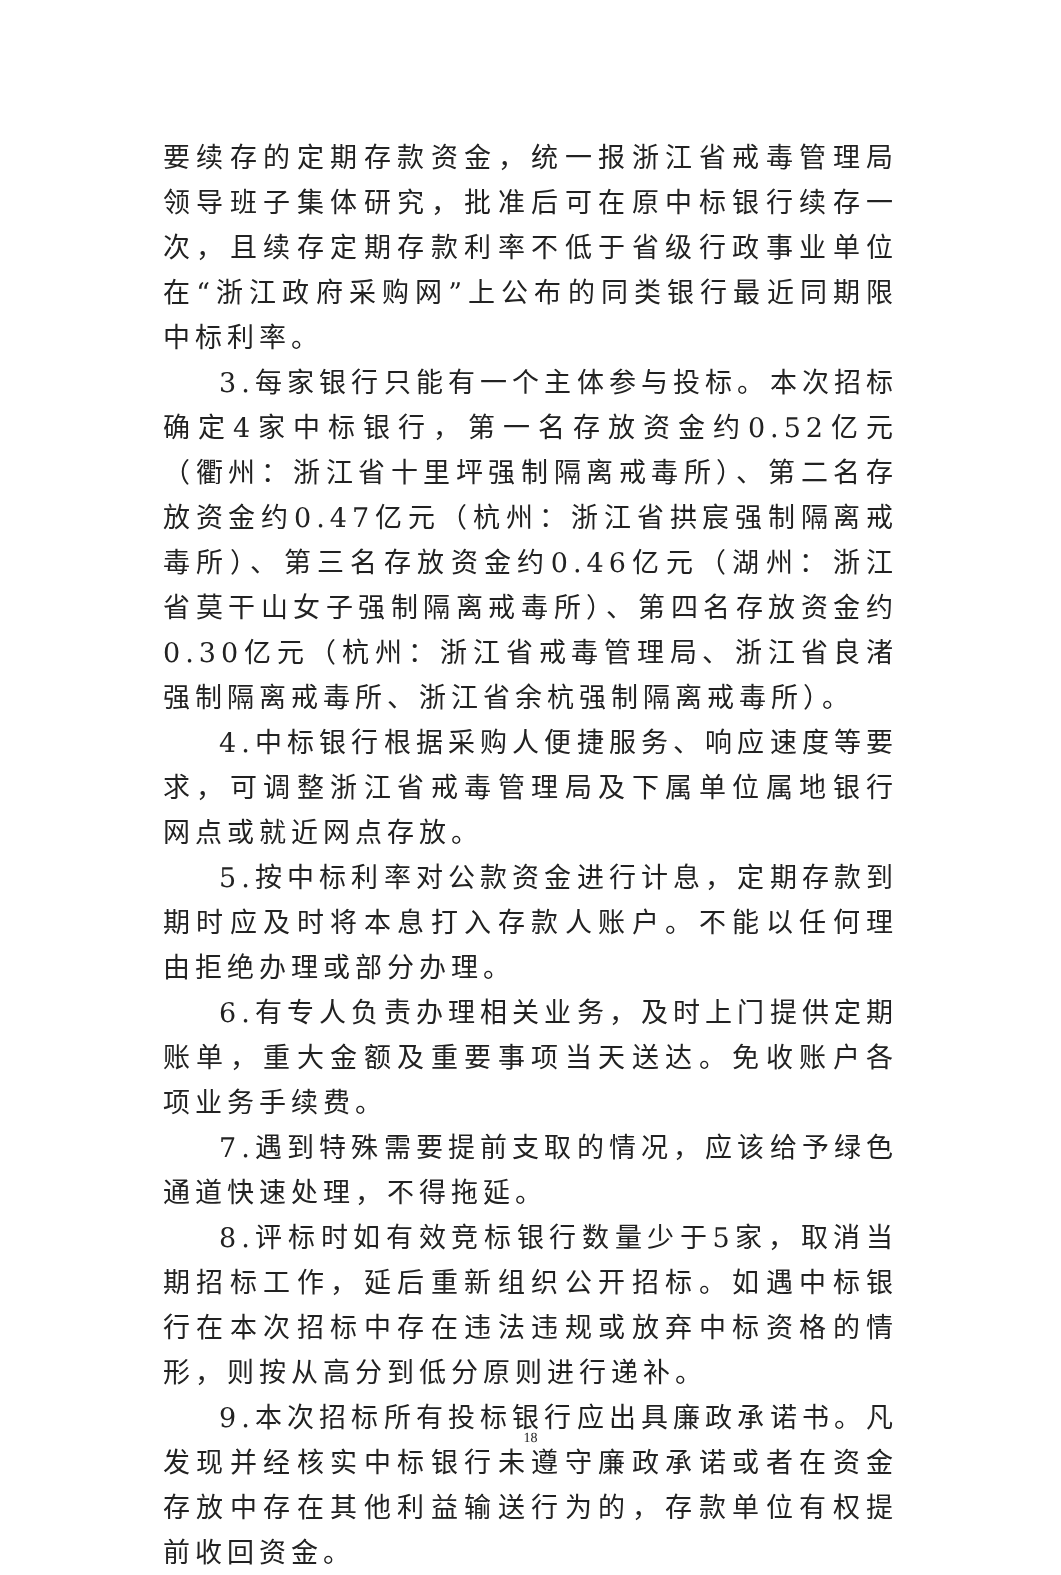要续存的定期存款资金，统一报浙江省戒毒管理局领导班子集体研究，批准后可在原中标银行续存一次，且续存定期存款利率不低于省级行政事业单位在“浙江政府采购网”上公布的同类银行最近同期限中标利率。
3.每家银行只能有一个主体参与投标。本次招标确定4家中标银行，第一名存放资金约0.52亿元（衢州：浙江省十里坪强制隔离戒毒所）、第二名存放资金约0.47亿元（杭州：浙江省拱宸强制隔离戒毒所）、第三名存放资金约0.46亿元（湖州：浙江省莫干山女子强制隔离戒毒所）、第四名存放资金约0.30亿元（杭州：浙江省戒毒管理局、浙江省良渚强制隔离戒毒所、浙江省余杭强制隔离戒毒所）。
4.中标银行根据采购人便捷服务、响应速度等要求，可调整浙江省戒毒管理局及下属单位属地银行网点或就近网点存放。
5.按中标利率对公款资金进行计息，定期存款到期时应及时将本息打入存款人账户。不能以任何理由拒绝办理或部分办理。
6.有专人负责办理相关业务，及时上门提供定期账单，重大金额及重要事项当天送达。免收账户各项业务手续费。
7.遇到特殊需要提前支取的情况，应该给予绿色通道快速处理，不得拖延。
8.评标时如有效竞标银行数量少于5家，取消当期招标工作，延后重新组织公开招标。如遇中标银行在本次招标中存在违法违规或放弃中标资格的情形，则按从高分到低分原则进行递补。
9.本次招标所有投标银行应出具廉政承诺书。凡发现并经核实中标银行未遵守廉政承诺或者在资金存放中存在其他利益输送行为的，存款单位有权提前收回资金。
18